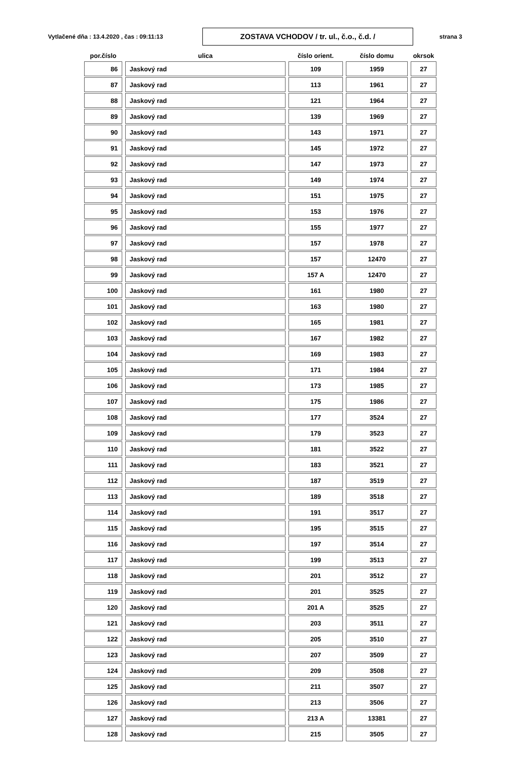Vytlačené dňa : 13.4.2020 , čas : 09:11:13
ZOSTAVA VCHODOV / tr. ul., č.o., č.d. / strana 3
| por.číslo | ulica | číslo orient. | číslo domu | okrsok |
| --- | --- | --- | --- | --- |
| 86 | Jaskový rad | 109 | 1959 | 27 |
| 87 | Jaskový rad | 113 | 1961 | 27 |
| 88 | Jaskový rad | 121 | 1964 | 27 |
| 89 | Jaskový rad | 139 | 1969 | 27 |
| 90 | Jaskový rad | 143 | 1971 | 27 |
| 91 | Jaskový rad | 145 | 1972 | 27 |
| 92 | Jaskový rad | 147 | 1973 | 27 |
| 93 | Jaskový rad | 149 | 1974 | 27 |
| 94 | Jaskový rad | 151 | 1975 | 27 |
| 95 | Jaskový rad | 153 | 1976 | 27 |
| 96 | Jaskový rad | 155 | 1977 | 27 |
| 97 | Jaskový rad | 157 | 1978 | 27 |
| 98 | Jaskový rad | 157 | 12470 | 27 |
| 99 | Jaskový rad | 157 A | 12470 | 27 |
| 100 | Jaskový rad | 161 | 1980 | 27 |
| 101 | Jaskový rad | 163 | 1980 | 27 |
| 102 | Jaskový rad | 165 | 1981 | 27 |
| 103 | Jaskový rad | 167 | 1982 | 27 |
| 104 | Jaskový rad | 169 | 1983 | 27 |
| 105 | Jaskový rad | 171 | 1984 | 27 |
| 106 | Jaskový rad | 173 | 1985 | 27 |
| 107 | Jaskový rad | 175 | 1986 | 27 |
| 108 | Jaskový rad | 177 | 3524 | 27 |
| 109 | Jaskový rad | 179 | 3523 | 27 |
| 110 | Jaskový rad | 181 | 3522 | 27 |
| 111 | Jaskový rad | 183 | 3521 | 27 |
| 112 | Jaskový rad | 187 | 3519 | 27 |
| 113 | Jaskový rad | 189 | 3518 | 27 |
| 114 | Jaskový rad | 191 | 3517 | 27 |
| 115 | Jaskový rad | 195 | 3515 | 27 |
| 116 | Jaskový rad | 197 | 3514 | 27 |
| 117 | Jaskový rad | 199 | 3513 | 27 |
| 118 | Jaskový rad | 201 | 3512 | 27 |
| 119 | Jaskový rad | 201 | 3525 | 27 |
| 120 | Jaskový rad | 201 A | 3525 | 27 |
| 121 | Jaskový rad | 203 | 3511 | 27 |
| 122 | Jaskový rad | 205 | 3510 | 27 |
| 123 | Jaskový rad | 207 | 3509 | 27 |
| 124 | Jaskový rad | 209 | 3508 | 27 |
| 125 | Jaskový rad | 211 | 3507 | 27 |
| 126 | Jaskový rad | 213 | 3506 | 27 |
| 127 | Jaskový rad | 213 A | 13381 | 27 |
| 128 | Jaskový rad | 215 | 3505 | 27 |